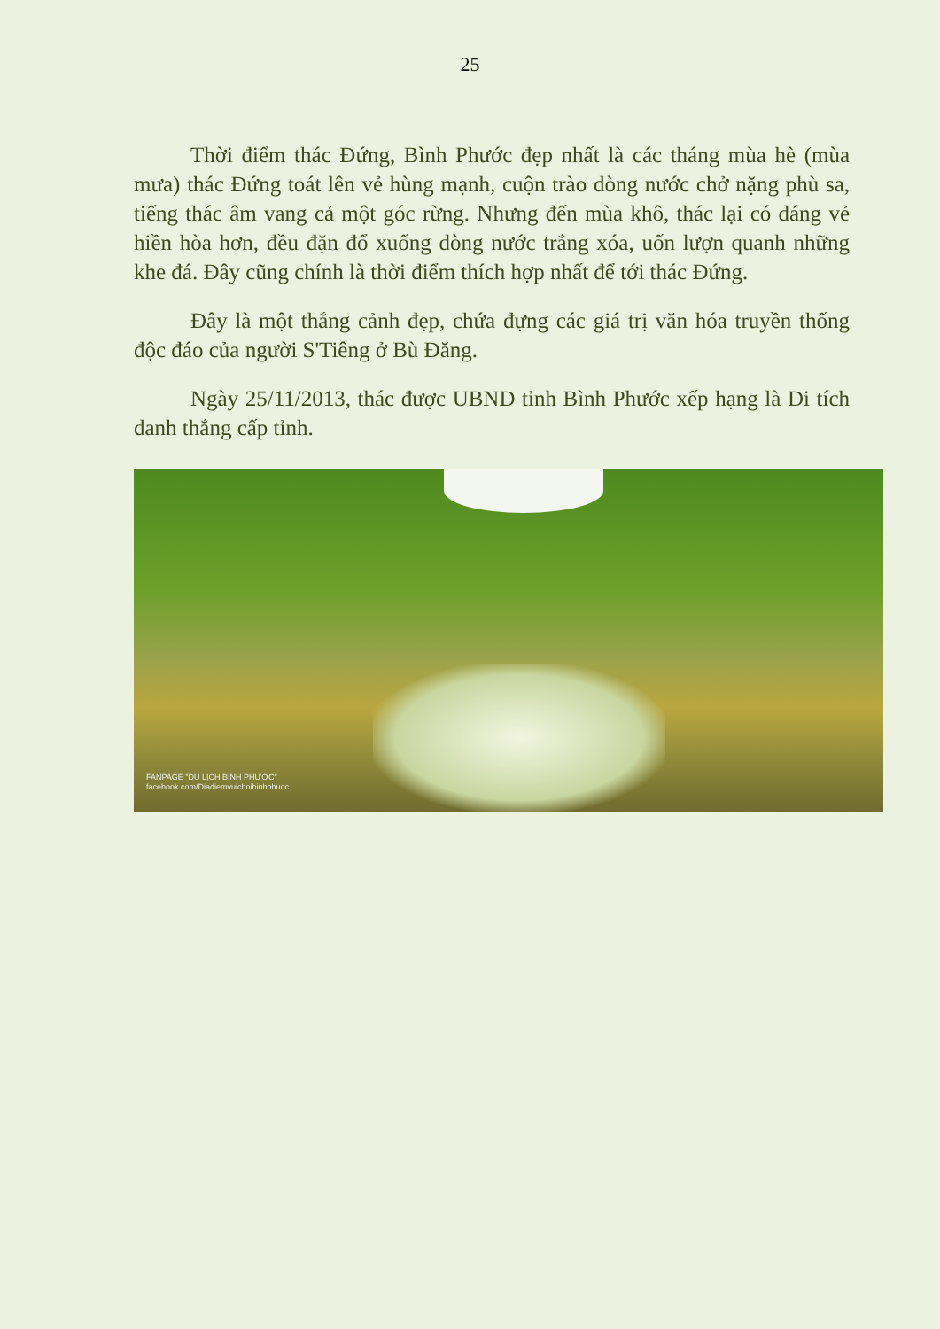25
Thời điểm thác Đứng, Bình Phước đẹp nhất là các tháng mùa hè (mùa mưa) thác Đứng toát lên vẻ hùng mạnh, cuộn trào dòng nước chở nặng phù sa, tiếng thác âm vang cả một góc rừng. Nhưng đến mùa khô, thác lại có dáng vẻ hiền hòa hơn, đều đặn đổ xuống dòng nước trắng xóa, uốn lượn quanh những khe đá. Đây cũng chính là thời điểm thích hợp nhất để tới thác Đứng.
Đây là một thắng cảnh đẹp, chứa đựng các giá trị văn hóa truyền thống độc đáo của người S'Tiêng ở Bù Đăng.
Ngày 25/11/2013, thác được UBND tỉnh Bình Phước xếp hạng là Di tích danh thắng cấp tỉnh.
FANPAGE "DU LỊCH BÌNH PHƯỚC"
facebook.com/Diadiemvuichoibinhphuoc